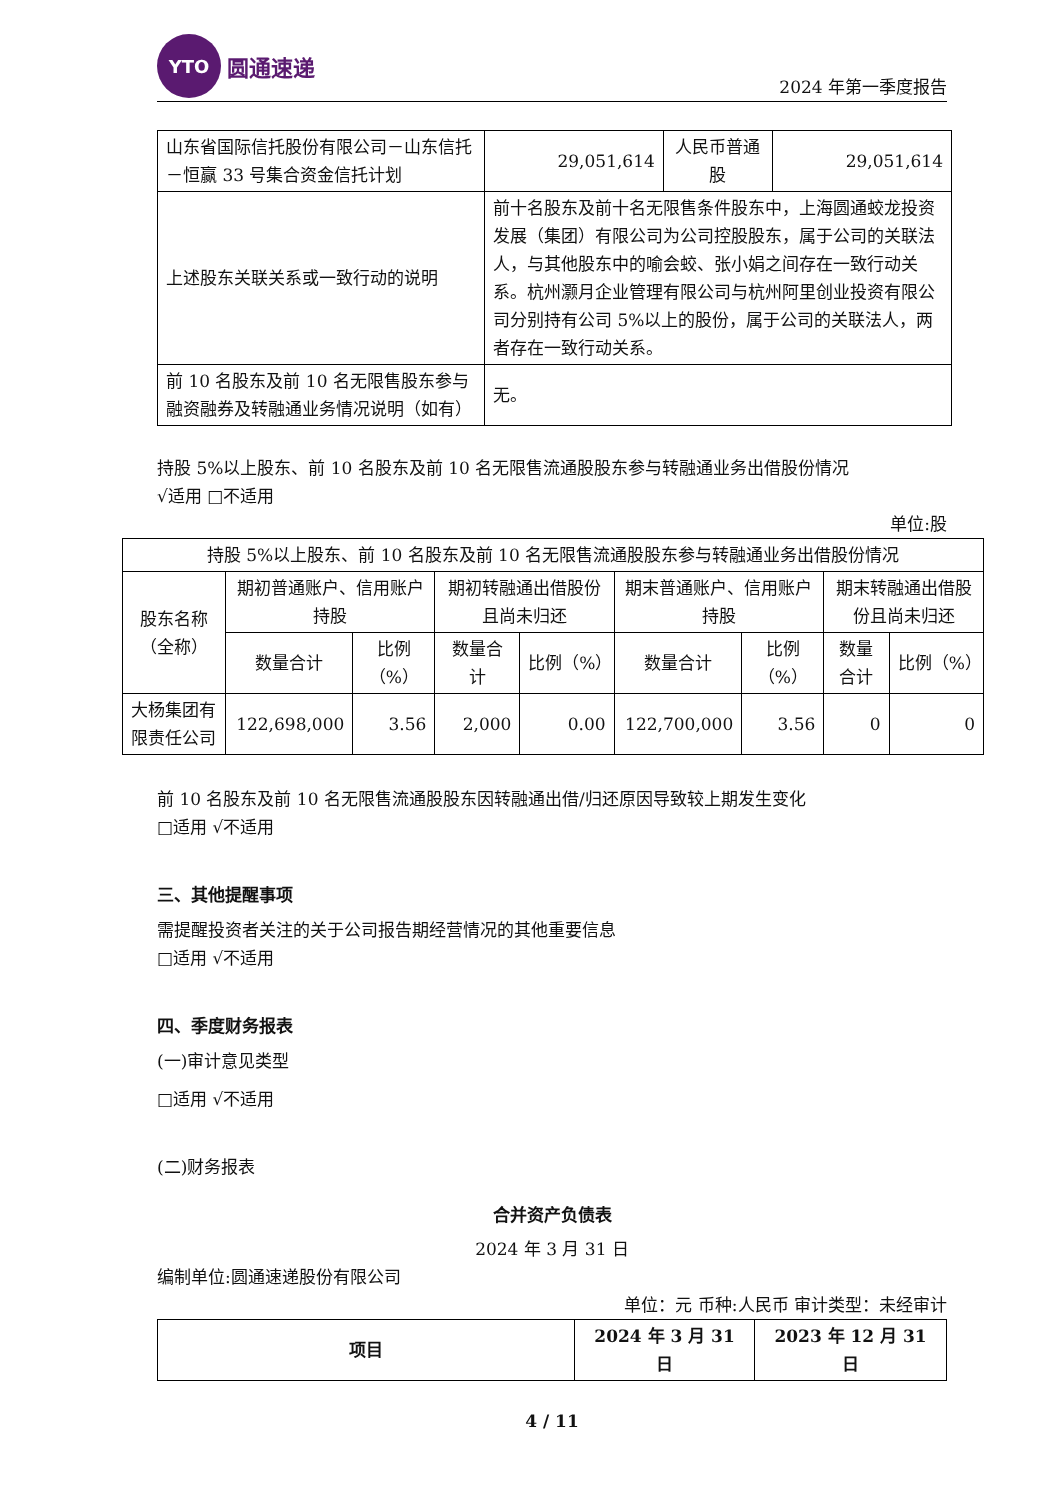YTO
圆通速递
2024 年第一季度报告
| 山东省国际信托股份有限公司－山东信托－恒赢 33 号集合资金信托计划 | 29,051,614 | 人民币普通股 | 29,051,614 |
| 上述股东关联关系或一致行动的说明 | 前十名股东及前十名无限售条件股东中，上海圆通蛟龙投资发展（集团）有限公司为公司控股股东，属于公司的关联法人，与其他股东中的喻会蛟、张小娟之间存在一致行动关系。杭州灏月企业管理有限公司与杭州阿里创业投资有限公司分别持有公司 5%以上的股份，属于公司的关联法人，两者存在一致行动关系。 | | |
| 前 10 名股东及前 10 名无限售股东参与融资融券及转融通业务情况说明（如有） | 无。 | | |
持股 5%以上股东、前 10 名股东及前 10 名无限售流通股股东参与转融通业务出借股份情况
√适用 □不适用
单位:股
| 持股 5%以上股东、前 10 名股东及前 10 名无限售流通股股东参与转融通业务出借股份情况 | | | | | | | | |
| 股东名称（全称） | 期初普通账户、信用账户持股 | | 期初转融通出借股份且尚未归还 | | 期末普通账户、信用账户持股 | | 期末转融通出借股份且尚未归还 | |
| | 数量合计 | 比例（%） | 数量合计 | 比例（%） | 数量合计 | 比例（%） | 数量合计 | 比例（%） |
| 大杨集团有限责任公司 | 122,698,000 | 3.56 | 2,000 | 0.00 | 122,700,000 | 3.56 | 0 | 0 |
前 10 名股东及前 10 名无限售流通股股东因转融通出借/归还原因导致较上期发生变化
□适用 √不适用
三、其他提醒事项
需提醒投资者关注的关于公司报告期经营情况的其他重要信息
□适用 √不适用
四、季度财务报表
(一)审计意见类型
□适用 √不适用
(二)财务报表
合并资产负债表
2024 年 3 月 31 日
编制单位:圆通速递股份有限公司
单位：元 币种:人民币 审计类型：未经审计
| 项目 | 2024 年 3 月 31 日 | 2023 年 12 月 31 日 |
| --- | --- | --- |
4 / 11